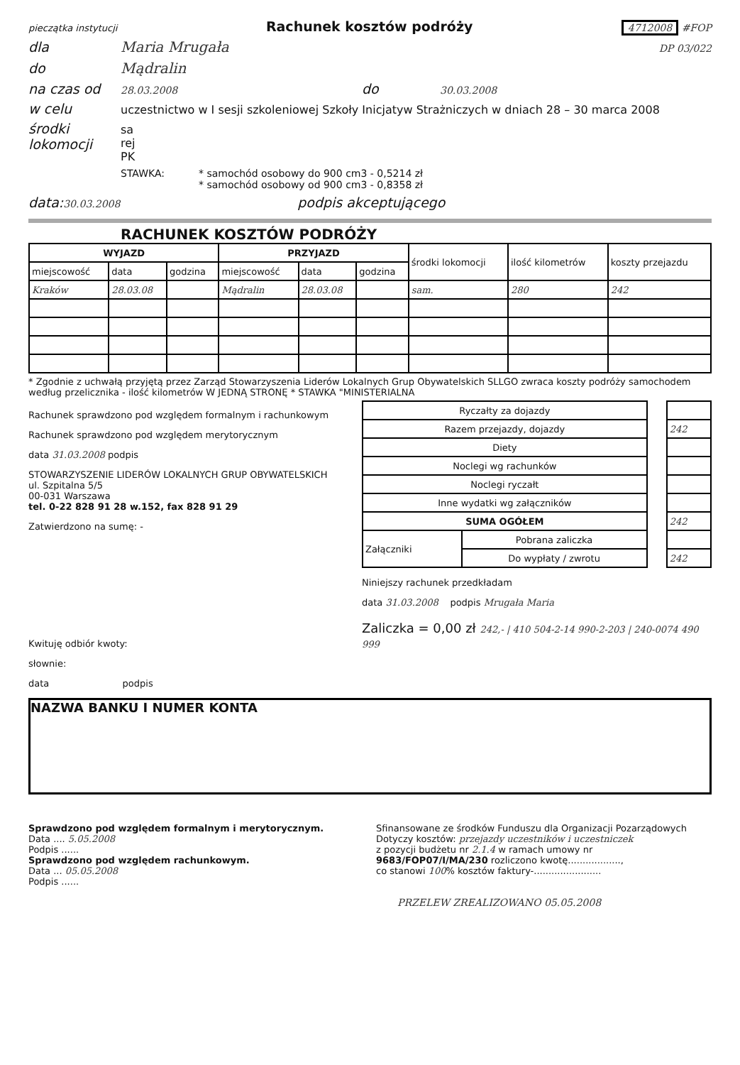pieczątka instytucji Rachunek kosztów podróży 4712008 #FOP
dla Maria Mrugała DP 03/022
do Mądralin
na czas od 28.03.2008 do 30.03.2008
w celu uczestnictwo w I sesji szkoleniowej Szkoły Inicjatyw Strażniczych w dniach 28 – 30 marca 2008
środki lokomocji sa
rej
PK
STAWKA: * samochód osobowy do 900 cm3 - 0,5214 zł
* samochód osobowy od 900 cm3 - 0,8358 zł
data: 30.03.2008 podpis akceptującego
RACHUNEK KOSZTÓW PODRÓŻY
| WYJAZD | | | PRZYJAZD | | | środki lokomocji | ilość kilometrów | koszty przejazdu |
| miejscowość | data | godzina | miejscowość | data | godzina | | | |
| Kraków | 28.03.08 | | Mądralin | 28.03.08 | | sam. | 280 | 242 |
* Zgodnie z uchwałą przyjętą przez Zarząd Stowarzyszenia Liderów Lokalnych Grup Obywatelskich SLLGO zwraca koszty podróży samochodem według przelicznika - ilość kilometrów W JEDNĄ STRONĘ * STAWKA "MINISTERIALNA
Rachunek sprawdzono pod względem formalnym i rachunkowym
Rachunek sprawdzono pod względem merytorycznym
data 31.03.2008 podpis
STOWARZYSZENIE LIDERÓW LOKALNYCH GRUP OBYWATELSKICH
ul. Szpitalna 5/5
00-031 Warszawa
tel. 0-22 828 91 28 w.152, fax 828 91 29
Zatwierdzono na sumę: -
Kwituję odbiór kwoty:
słownie:
data podpis
| Ryczałty za dojazdy | | | |
| Razem przejazdy, dojazdy | | | 242 |
| Diety | | | |
| Noclegi wg rachunków | | | |
| Noclegi ryczałt | | | |
| Inne wydatki wg załączników | | | |
| SUMA OGÓŁEM | | | 242 |
| Załączniki | Pobrana zaliczka | | |
| | Do wypłaty / zwrotu | | 242 |
Niniejszy rachunek przedkładam
data 31.03.2008 podpis Mrugała Maria
Zaliczka = 0,00 zł 242,- | 410 504-2-14 990-2-203 | 240-0074 490 999
NAZWA BANKU I NUMER KONTA
Sprawdzono pod względem formalnym i merytorycznym.
Data .... 5.05.2008
Podpis ......
Sprawdzono pod względem rachunkowym.
Data ... 05.05.2008
Podpis ......
Sfinansowane ze środków Funduszu dla Organizacji Pozarządowych
Dotyczy kosztów: przejazdy uczestników i uczestniczek
z pozycji budżetu nr 2.1.4 w ramach umowy nr
9683/FOP07/I/MA/230 rozliczono kwotę..................,
co stanowi 100% kosztów faktury-.......................
PRZELEW ZREALIZOWANO 05.05.2008